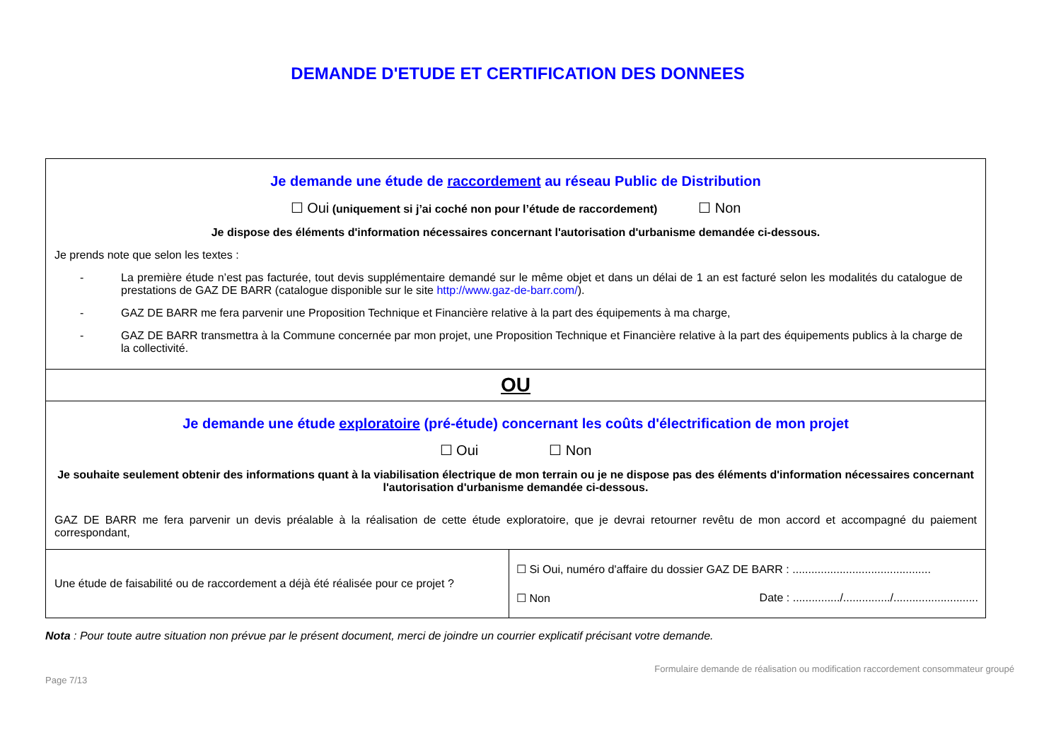DEMANDE D'ETUDE ET CERTIFICATION DES DONNEES
| Je demande une étude de raccordement au réseau Public de Distribution ☐ Oui (uniquement si j’ai coché non pour l’étude de raccordement) ☐ Non Je dispose des éléments d'information nécessaires concernant l'autorisation d'urbanisme demandée ci-dessous. Je prends note que selon les textes : - La première étude n’est pas facturée, tout devis supplémentaire demandé sur le même objet et dans un délai de 1 an est facturé selon les modalités du catalogue de prestations de GAZ DE BARR (catalogue disponible sur le site http://www.gaz-de-barr.com/ ). - GAZ DE BARR me fera parvenir une Proposition Technique et Financière relative à la part des équipements à ma charge, - GAZ DE BARR transmettra à la Commune concernée par mon projet, une Proposition Technique et Financière relative à la part des équipements publics à la charge de la collectivité. | |
| OU | |
| Je demande une étude exploratoire (pré-étude) concernant les coûts d'électrification de mon projet ☐ Oui ☐ Non Je souhaite seulement obtenir des informations quant à la viabilisation électrique de mon terrain ou je ne dispose pas des éléments d'information nécessaires concernant l'autorisation d'urbanisme demandée ci-dessous. GAZ DE BARR me fera parvenir un devis préalable à la réalisation de cette étude exploratoire, que je devrai retourner revêtu de mon accord et accompagné du paiement correspondant, | |
| Une étude de faisabilité ou de raccordement a déjà été réalisée pour ce projet ? | ☐ Si Oui, numéro d'affaire du dossier GAZ DE BARR : ............................................ ☐ Non Date : .............../.............../........................... |
Nota : Pour toute autre situation non prévue par le présent document, merci de joindre un courrier explicatif précisant votre demande.
Page 7/13 Formulaire demande de réalisation ou modification raccordement consommateur groupé